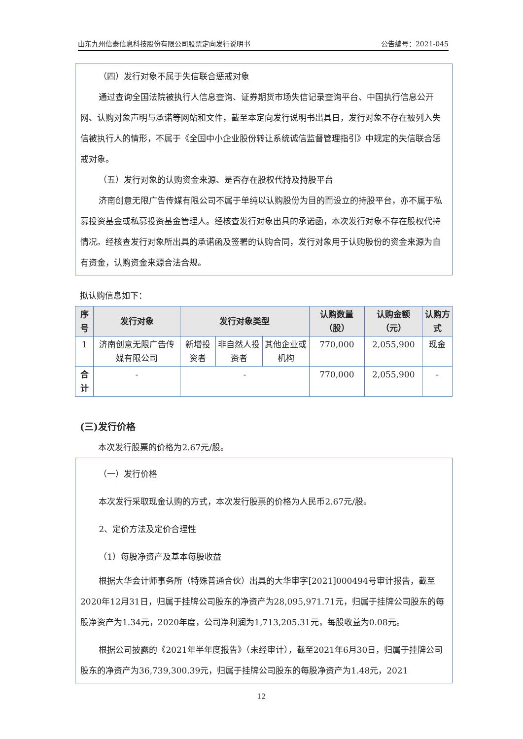山东九州信泰信息科技股份有限公司股票定向发行说明书 公告编号：2021-045
（四）发行对象不属于失信联合惩戒对象
通过查询全国法院被执行人信息查询、证券期货市场失信记录查询平台、中国执行信息公开网、认购对象声明与承诺等网站和文件，截至本定向发行说明书出具日，发行对象不存在被列入失信被执行人的情形，不属于《全国中小企业股份转让系统诚信监督管理指引》中规定的失信联合惩戒对象。
（五）发行对象的认购资金来源、是否存在股权代持及持股平台
济南创意无限广告传媒有限公司不属于单纯以认购股份为目的而设立的持股平台，亦不属于私募投资基金或私募投资基金管理人。经核查发行对象出具的承诺函，本次发行对象不存在股权代持情况。经核查发行对象所出具的承诺函及签署的认购合同，发行对象用于认购股份的资金来源为自有资金，认购资金来源合法合规。
拟认购信息如下：
| 序号 | 发行对象 | 发行对象类型 | | | 认购数量（股） | 认购金额（元） | 认购方式 |
| --- | --- | --- | --- | --- | --- | --- | --- |
| 1 | 济南创意无限广告传媒有限公司 | 新增投资者 | 非自然人投资者 | 其他企业或机构 | 770,000 | 2,055,900 | 现金 |
| 合计 | - | - | | | 770,000 | 2,055,900 | - |
(三)发行价格
本次发行股票的价格为2.67元/股。
（一）发行价格
本次发行采取现金认购的方式，本次发行股票的价格为人民币2.67元/股。
2、定价方法及定价合理性
（1）每股净资产及基本每股收益
根据大华会计师事务所（特殊普通合伙）出具的大华审字[2021]000494号审计报告，截至2020年12月31日，归属于挂牌公司股东的净资产为28,095,971.71元，归属于挂牌公司股东的每股净资产为1.34元，2020年度，公司净利润为1,713,205.31元，每股收益为0.08元。
根据公司披露的《2021年半年度报告》（未经审计），截至2021年6月30日，归属于挂牌公司股东的净资产为36,739,300.39元，归属于挂牌公司股东的每股净资产为1.48元，2021
12